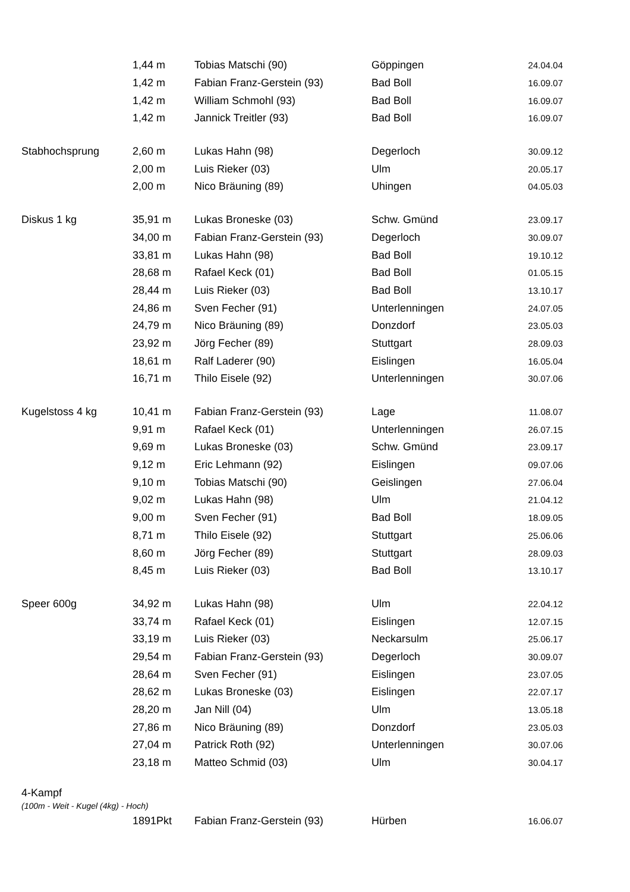| | 1,44 m | Tobias Matschi (90) | Göppingen | 24.04.04 |
| | 1,42 m | Fabian Franz-Gerstein (93) | Bad Boll | 16.09.07 |
| | 1,42 m | William Schmohl (93) | Bad Boll | 16.09.07 |
| | 1,42 m | Jannick Treitler (93) | Bad Boll | 16.09.07 |
| Stabhochsprung | 2,60 m | Lukas Hahn (98) | Degerloch | 30.09.12 |
| | 2,00 m | Luis Rieker (03) | Ulm | 20.05.17 |
| | 2,00 m | Nico Bräuning (89) | Uhingen | 04.05.03 |
| Diskus 1 kg | 35,91 m | Lukas Broneske (03) | Schw. Gmünd | 23.09.17 |
| | 34,00 m | Fabian Franz-Gerstein (93) | Degerloch | 30.09.07 |
| | 33,81 m | Lukas Hahn (98) | Bad Boll | 19.10.12 |
| | 28,68 m | Rafael Keck (01) | Bad Boll | 01.05.15 |
| | 28,44 m | Luis Rieker (03) | Bad Boll | 13.10.17 |
| | 24,86 m | Sven Fecher (91) | Unterlenningen | 24.07.05 |
| | 24,79 m | Nico Bräuning (89) | Donzdorf | 23.05.03 |
| | 23,92 m | Jörg Fecher (89) | Stuttgart | 28.09.03 |
| | 18,61 m | Ralf Laderer (90) | Eislingen | 16.05.04 |
| | 16,71 m | Thilo Eisele (92) | Unterlenningen | 30.07.06 |
| Kugelstoss 4 kg | 10,41 m | Fabian Franz-Gerstein (93) | Lage | 11.08.07 |
| | 9,91 m | Rafael Keck (01) | Unterlenningen | 26.07.15 |
| | 9,69 m | Lukas Broneske (03) | Schw. Gmünd | 23.09.17 |
| | 9,12 m | Eric Lehmann (92) | Eislingen | 09.07.06 |
| | 9,10 m | Tobias Matschi (90) | Geislingen | 27.06.04 |
| | 9,02 m | Lukas Hahn (98) | Ulm | 21.04.12 |
| | 9,00 m | Sven Fecher (91) | Bad Boll | 18.09.05 |
| | 8,71 m | Thilo Eisele (92) | Stuttgart | 25.06.06 |
| | 8,60 m | Jörg Fecher (89) | Stuttgart | 28.09.03 |
| | 8,45 m | Luis Rieker (03) | Bad Boll | 13.10.17 |
| Speer 600g | 34,92 m | Lukas Hahn (98) | Ulm | 22.04.12 |
| | 33,74 m | Rafael Keck (01) | Eislingen | 12.07.15 |
| | 33,19 m | Luis Rieker (03) | Neckarsulm | 25.06.17 |
| | 29,54 m | Fabian Franz-Gerstein (93) | Degerloch | 30.09.07 |
| | 28,64 m | Sven Fecher (91) | Eislingen | 23.07.05 |
| | 28,62 m | Lukas Broneske (03) | Eislingen | 22.07.17 |
| | 28,20 m | Jan Nill (04) | Ulm | 13.05.18 |
| | 27,86 m | Nico Bräuning (89) | Donzdorf | 23.05.03 |
| | 27,04 m | Patrick Roth (92) | Unterlenningen | 30.07.06 |
| | 23,18 m | Matteo Schmid (03) | Ulm | 30.04.17 |
| 4-Kampf (100m - Weit - Kugel (4kg) - Hoch) | | | | |
| | 1891Pkt | Fabian Franz-Gerstein (93) | Hürben | 16.06.07 |